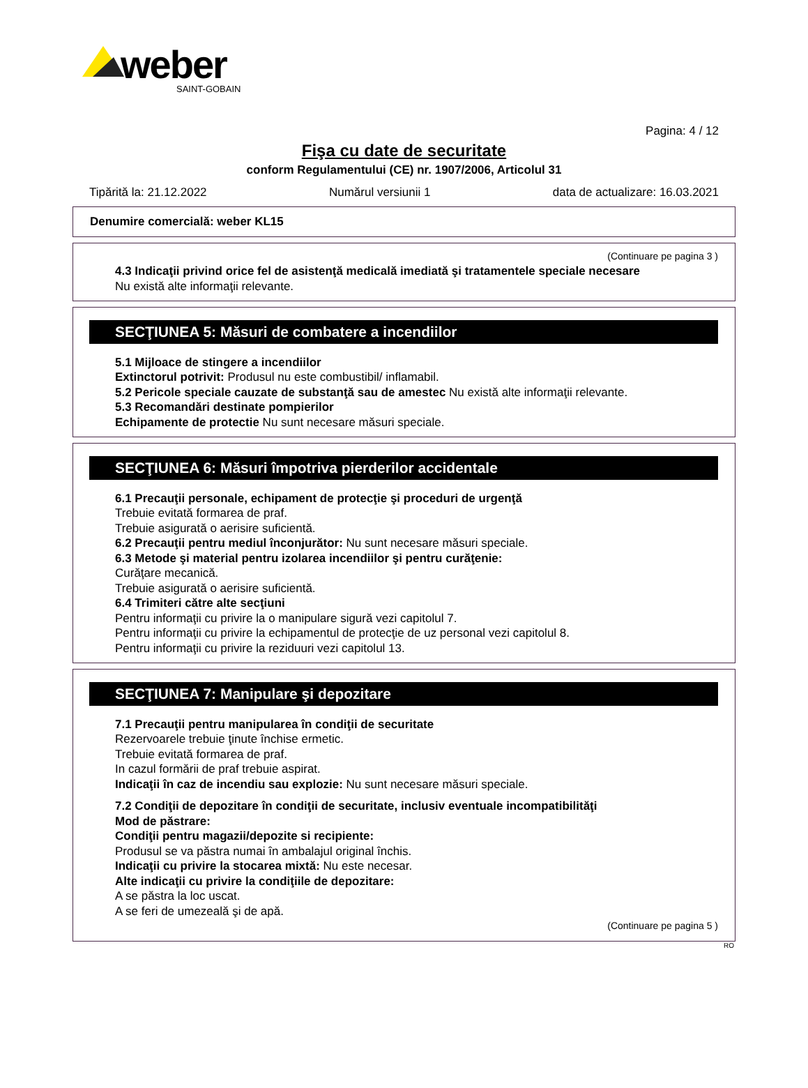weber
SAINT-GOBAIN
Pagina: 4 / 12
Fişa cu date de securitate
conform Regulamentului (CE) nr. 1907/2006, Articolul 31
Tipărită la: 21.12.2022 Numărul versiunii 1 data de actualizare: 16.03.2021
Denumire comercială: weber KL15
(Continuare pe pagina 3 )
4.3 Indicaţii privind orice fel de asistenţă medicală imediată şi tratamentele speciale necesare
Nu există alte informaţii relevante.
SECŢIUNEA 5: Măsuri de combatere a incendiilor
5.1 Mijloace de stingere a incendiilor
Extinctorul potrivit: Produsul nu este combustibil/ inflamabil.
5.2 Pericole speciale cauzate de substanţă sau de amestec Nu există alte informaţii relevante.
5.3 Recomandări destinate pompierilor
Echipamente de protectie Nu sunt necesare măsuri speciale.
SECŢIUNEA 6: Măsuri împotriva pierderilor accidentale
6.1 Precauţii personale, echipament de protecţie şi proceduri de urgenţă
Trebuie evitată formarea de praf.
Trebuie asigurată o aerisire suficientă.
6.2 Precauţii pentru mediul înconjurător: Nu sunt necesare măsuri speciale.
6.3 Metode şi material pentru izolarea incendiilor şi pentru curăţenie:
Curăţare mecanică.
Trebuie asigurată o aerisire suficientă.
6.4 Trimiteri către alte secţiuni
Pentru informaţii cu privire la o manipulare sigură vezi capitolul 7.
Pentru informaţii cu privire la echipamentul de protecţie de uz personal vezi capitolul 8.
Pentru informaţii cu privire la reziduuri vezi capitolul 13.
SECŢIUNEA 7: Manipulare şi depozitare
7.1 Precauţii pentru manipularea în condiţii de securitate
Rezervoarele trebuie ţinute închise ermetic.
Trebuie evitată formarea de praf.
In cazul formării de praf trebuie aspirat.
Indicaţii în caz de incendiu sau explozie: Nu sunt necesare măsuri speciale.
7.2 Condiţii de depozitare în condiţii de securitate, inclusiv eventuale incompatibilităţi
Mod de păstrare:
Condiţii pentru magazii/depozite si recipiente:
Produsul se va păstra numai în ambalajul original închis.
Indicaţii cu privire la stocarea mixtă: Nu este necesar.
Alte indicaţii cu privire la condiţiile de depozitare:
A se păstra la loc uscat.
A se feri de umezeală şi de apă.
(Continuare pe pagina 5 )
RO